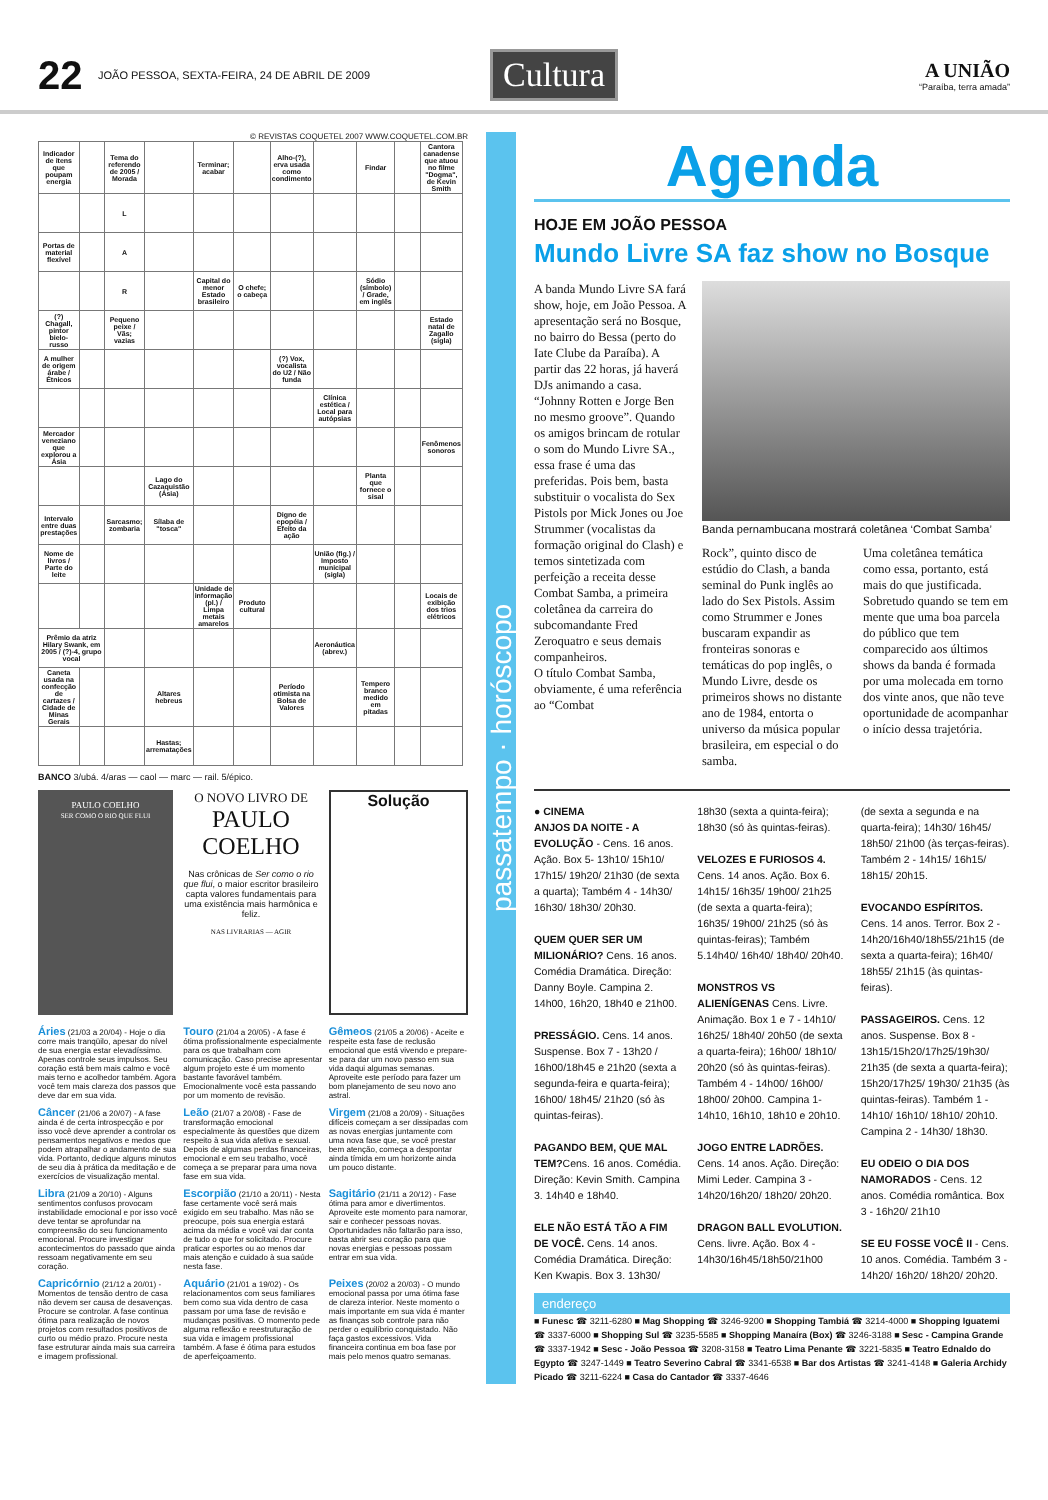22 JOÃO PESSOA, SEXTA-FEIRA, 24 DE ABRIL DE 2009 Cultura A UNIÃO
“Paraíba, terra amada”
© REVISTAS COQUETEL 2007 WWW.COQUETEL.COM.BR
| Indicador de itens que poupam energia | | Tema do referendo de 2005 / Morada | | Terminar; acabar | | Alho-(?), erva usada como condimento | | Findar | | Cantora canadense que atuou no filme "Dogma", de Kevin Smith |
| | | L | | | | | | | | |
| Portas de material flexível | | A | | | | | | | | |
| | | R | | Capital do menor Estado brasileiro | O chefe; o cabeça | | | Sódio (símbolo) / Grade, em inglês | | |
| (?) Chagall, pintor bielo-russo | | Pequeno peixe / Vãs; vazias | | | | | | | | Estado natal de Zagallo (sigla) |
| A mulher de origem árabe / Étnicos | | | | | | (?) Vox, vocalista do U2 / Não funda | | | | |
| | | | | | | | Clínica estética / Local para autópsias | | | |
| Mercador veneziano que explorou a Ásia | | | | | | | | | | Fenômenos sonoros |
| | | | Lago do Cazaquistão (Ásia) | | | | | Planta que fornece o sisal | | |
| Intervalo entre duas prestações | | Sarcasmo; zombaria | Sílaba de "tosca" | | | Digno de epopéia / Efeito da ação | | | | |
| Nome de livros / Parte do leite | | | | | | | União (fig.) / Imposto municipal (sigla) | | | |
| | | | | Unidade de informação (pl.) / Limpa metais amarelos | Produto cultural | | | | | Locais de exibição dos trios elétricos |
| Prêmio da atriz Hilary Swank, em 2005 / (?)-4, grupo vocal | | | | | | | Aeronáutica (abrev.) | | | |
| Caneta usada na confecção de cartazes / Cidade de Minas Gerais | | | Altares hebreus | | | Período otimista na Bolsa de Valores | | Tempero branco medido em pitadas | | |
| | | | Hastas; arrematações | | | | | | | |
BANCO 3/ubá. 4/aras — caol — marc — rail. 5/épico.
PAULO COELHO
SER COMO O RIO QUE FLUI
O NOVO LIVRO DE
PAULO COELHO
Nas crônicas de Ser como o rio que flui, o maior escritor brasileiro capta valores fundamentais para uma existência mais harmônica e feliz.
NAS LIVRARIAS — AGIR
Solução
Áries (21/03 a 20/04) - Hoje o dia corre mais tranqüilo, apesar do nível de sua energia estar elevadíssimo. Apenas controle seus impulsos. Seu coração está bem mais calmo e você mais terno e acolhedor também. Agora você tem mais clareza dos passos que deve dar em sua vida.
Touro (21/04 a 20/05) - A fase é ótima profissionalmente especialmente para os que trabalham com comunicação. Caso precise apresentar algum projeto este é um momento bastante favorável também. Emocionalmente você esta passando por um momento de revisão.
Gêmeos (21/05 a 20/06) - Aceite e respeite esta fase de reclusão emocional que está vivendo e prepare-se para dar um novo passo em sua vida daqui algumas semanas. Aproveite este período para fazer um bom planejamento de seu novo ano astral.
Câncer (21/06 a 20/07) - A fase ainda é de certa introspecção e por isso você deve aprender a controlar os pensamentos negativos e medos que podem atrapalhar o andamento de sua vida. Portanto, dedique alguns minutos de seu dia à prática da meditação e de exercícios de visualização mental.
Leão (21/07 a 20/08) - Fase de transformação emocional especialmente às questões que dizem respeito à sua vida afetiva e sexual. Depois de algumas perdas financeiras, emocional e em seu trabalho, você começa a se preparar para uma nova fase em sua vida.
Virgem (21/08 a 20/09) - Situações difíceis começam a ser dissipadas com as novas energias juntamente com uma nova fase que, se você prestar bem atenção, começa a despontar ainda tímida em um horizonte ainda um pouco distante.
Libra (21/09 a 20/10) - Alguns sentimentos confusos provocam instabilidade emocional e por isso você deve tentar se aprofundar na compreensão do seu funcionamento emocional. Procure investigar acontecimentos do passado que ainda ressoam negativamente em seu coração.
Escorpião (21/10 a 20/11) - Nesta fase certamente você será mais exigido em seu trabalho. Mas não se preocupe, pois sua energia estará acima da média e você vai dar conta de tudo o que for solicitado. Procure praticar esportes ou ao menos dar mais atenção e cuidado à sua saúde nesta fase.
Sagitário (21/11 a 20/12) - Fase ótima para amor e divertimentos. Aproveite este momento para namorar, sair e conhecer pessoas novas. Oportunidades não faltarão para isso, basta abrir seu coração para que novas energias e pessoas possam entrar em sua vida.
Capricórnio (21/12 a 20/01) - Momentos de tensão dentro de casa não devem ser causa de desavenças. Procure se controlar. A fase continua ótima para realização de novos projetos com resultados positivos de curto ou médio prazo. Procure nesta fase estruturar ainda mais sua carreira e imagem profissional.
Aquário (21/01 a 19/02) - Os relacionamentos com seus familiares bem como sua vida dentro de casa passam por uma fase de revisão e mudanças positivas. O momento pede alguma reflexão e reestruturação de sua vida e imagem profissional também. A fase é ótima para estudos de aperfeiçoamento.
Peixes (20/02 a 20/03) - O mundo emocional passa por uma ótima fase de clareza interior. Neste momento o mais importante em sua vida é manter as finanças sob controle para não perder o equilíbrio conquistado. Não faça gastos excessivos. Vida financeira continua em boa fase por mais pelo menos quatro semanas.
passatempo · horóscopo
Agenda
HOJE EM JOÃO PESSOA
Mundo Livre SA faz show no Bosque
A banda Mundo Livre SA fará show, hoje, em João Pessoa. A apresentação será no Bosque, no bairro do Bessa (perto do Iate Clube da Paraíba). A partir das 22 horas, já haverá DJs animando a casa.
“Johnny Rotten e Jorge Ben no mesmo groove”. Quando os amigos brincam de rotular o som do Mundo Livre SA., essa frase é uma das preferidas. Pois bem, basta substituir o vocalista do Sex Pistols por Mick Jones ou Joe Strummer (vocalistas da formação original do Clash) e temos sintetizada com perfeição a receita desse Combat Samba, a primeira coletânea da carreira do subcomandante Fred Zeroquatro e seus demais companheiros.
O título Combat Samba, obviamente, é uma referência ao “Combat
Banda pernambucana mostrará coletânea ‘Combat Samba’
Rock”, quinto disco de estúdio do Clash, a banda seminal do Punk inglês ao lado do Sex Pistols. Assim como Strummer e Jones buscaram expandir as fronteiras sonoras e temáticas do pop inglês, o Mundo Livre, desde os primeiros shows no distante ano de 1984, entorta o universo da música popular brasileira, em especial o do samba.
Uma coletânea temática como essa, portanto, está mais do que justificada. Sobretudo quando se tem em mente que uma boa parcela do público que tem comparecido aos últimos shows da banda é formada por uma molecada em torno dos vinte anos, que não teve oportunidade de acompanhar o início dessa trajetória.
● CINEMA
ANJOS DA NOITE - A EVOLUÇÃO - Cens. 16 anos. Ação. Box 5- 13h10/ 15h10/ 17h15/ 19h20/ 21h30 (de sexta a quarta); Também 4 - 14h30/ 16h30/ 18h30/ 20h30.
QUEM QUER SER UM MILIONÁRIO? Cens. 16 anos. Comédia Dramática. Direção: Danny Boyle. Campina 2. 14h00, 16h20, 18h40 e 21h00.
PRESSÁGIO. Cens. 14 anos. Suspense. Box 7 - 13h20 / 16h00/18h45 e 21h20 (sexta a segunda-feira e quarta-feira); 16h00/ 18h45/ 21h20 (só às quintas-feiras).
PAGANDO BEM, QUE MAL TEM?Cens. 16 anos. Comédia. Direção: Kevin Smith. Campina 3. 14h40 e 18h40.
ELE NÃO ESTÁ TÃO A FIM DE VOCÊ. Cens. 14 anos. Comédia Dramática. Direção: Ken Kwapis. Box 3. 13h30/
18h30 (sexta a quinta-feira); 18h30 (só às quintas-feiras).
VELOZES E FURIOSOS 4. Cens. 14 anos. Ação. Box 6. 14h15/ 16h35/ 19h00/ 21h25 (de sexta a quarta-feira); 16h35/ 19h00/ 21h25 (só às quintas-feiras); Também 5.14h40/ 16h40/ 18h40/ 20h40.
MONSTROS VS ALIENÍGENAS Cens. Livre. Animação. Box 1 e 7 - 14h10/ 16h25/ 18h40/ 20h50 (de sexta a quarta-feira); 16h00/ 18h10/ 20h20 (só às quintas-feiras). Também 4 - 14h00/ 16h00/ 18h00/ 20h00. Campina 1- 14h10, 16h10, 18h10 e 20h10.
JOGO ENTRE LADRÕES. Cens. 14 anos. Ação. Direção: Mimi Leder. Campina 3 - 14h20/16h20/ 18h20/ 20h20.
DRAGON BALL EVOLUTION. Cens. livre. Ação. Box 4 - 14h30/16h45/18h50/21h00
(de sexta a segunda e na quarta-feira); 14h30/ 16h45/ 18h50/ 21h00 (às terças-feiras). Também 2 - 14h15/ 16h15/ 18h15/ 20h15.
EVOCANDO ESPÍRITOS. Cens. 14 anos. Terror. Box 2 - 14h20/16h40/18h55/21h15 (de sexta a quarta-feira); 16h40/ 18h55/ 21h15 (às quintas-feiras).
PASSAGEIROS. Cens. 12 anos. Suspense. Box 8 - 13h15/15h20/17h25/19h30/ 21h35 (de sexta a quarta-feira); 15h20/17h25/ 19h30/ 21h35 (às quintas-feiras). Também 1 - 14h10/ 16h10/ 18h10/ 20h10. Campina 2 - 14h30/ 18h30.
EU ODEIO O DIA DOS NAMORADOS - Cens. 12 anos. Comédia romântica. Box 3 - 16h20/ 21h10
SE EU FOSSE VOCÊ II - Cens. 10 anos. Comédia. Também 3 - 14h20/ 16h20/ 18h20/ 20h20.
endereço
■ Funesc ☎ 3211-6280 ■ Mag Shopping ☎ 3246-9200 ■ Shopping Tambiá ☎ 3214-4000 ■ Shopping Iguatemi ☎ 3337-6000 ■ Shopping Sul ☎ 3235-5585 ■ Shopping Manaíra (Box) ☎ 3246-3188 ■ Sesc - Campina Grande ☎ 3337-1942 ■ Sesc - João Pessoa ☎ 3208-3158 ■ Teatro Lima Penante ☎ 3221-5835 ■ Teatro Ednaldo do Egypto ☎ 3247-1449 ■ Teatro Severino Cabral ☎ 3341-6538 ■ Bar dos Artistas ☎ 3241-4148 ■ Galeria Archidy Picado ☎ 3211-6224 ■ Casa do Cantador ☎ 3337-4646